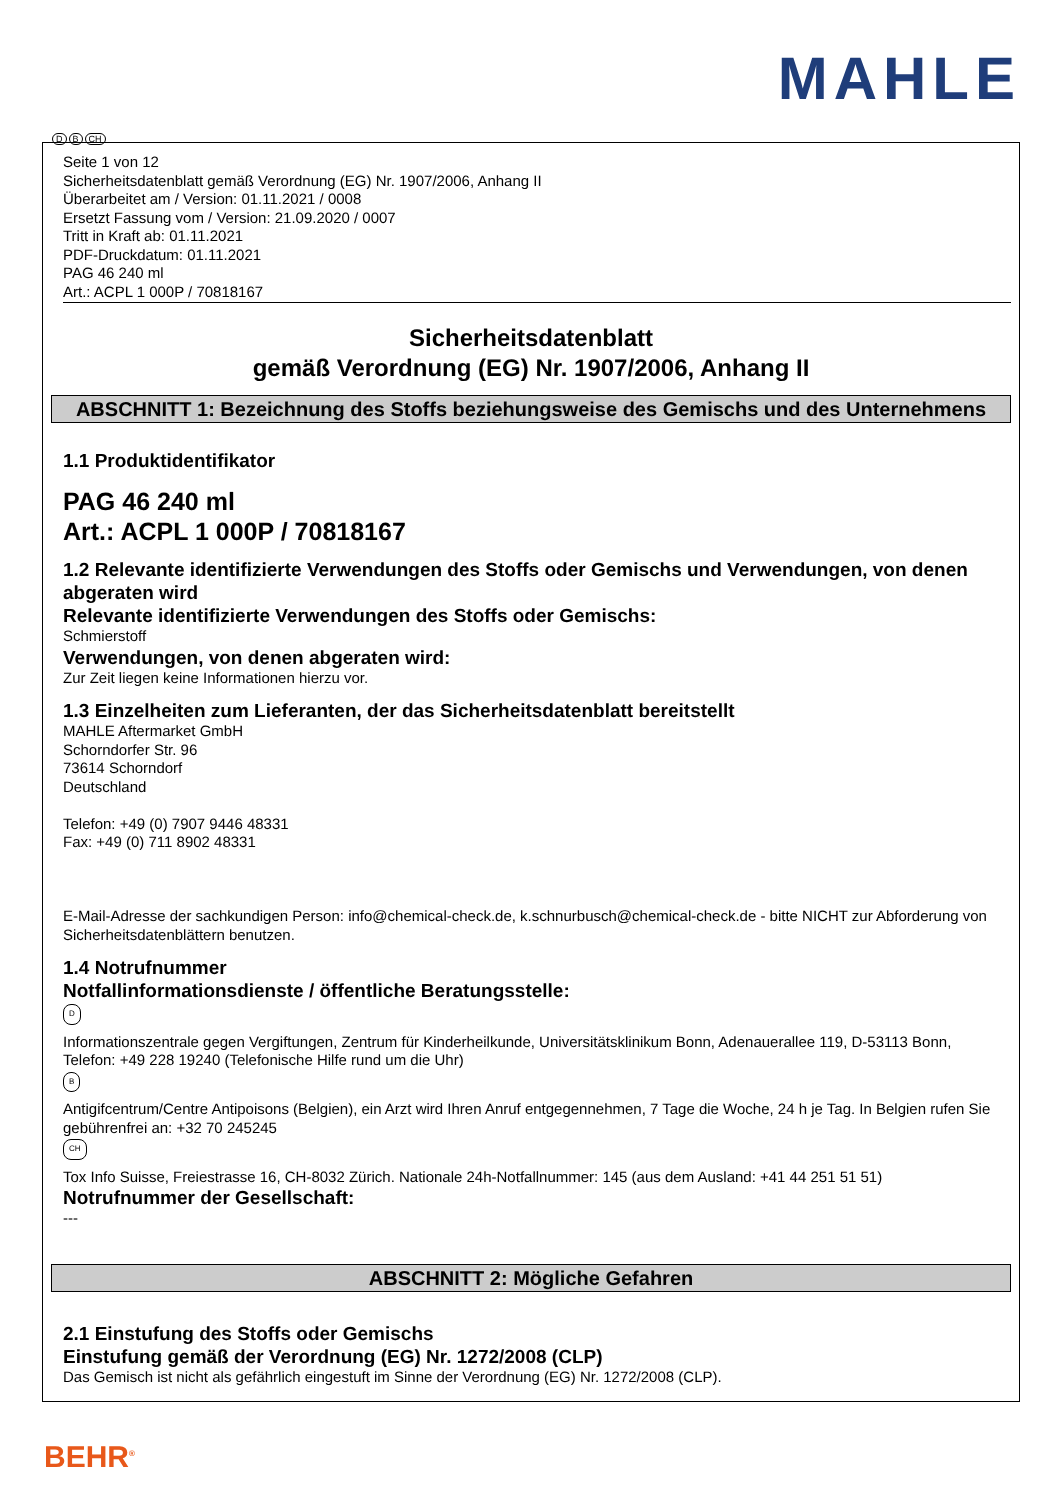MAHLE
D B CH
Seite 1 von 12
Sicherheitsdatenblatt gemäß Verordnung (EG) Nr. 1907/2006, Anhang II
Überarbeitet am / Version: 01.11.2021 / 0008
Ersetzt Fassung vom / Version: 21.09.2020 / 0007
Tritt in Kraft ab: 01.11.2021
PDF-Druckdatum: 01.11.2021
PAG 46 240 ml
Art.: ACPL 1 000P / 70818167
Sicherheitsdatenblatt
gemäß Verordnung (EG) Nr. 1907/2006, Anhang II
ABSCHNITT 1: Bezeichnung des Stoffs beziehungsweise des Gemischs und des Unternehmens
1.1 Produktidentifikator
PAG 46 240 ml
Art.: ACPL 1 000P / 70818167
1.2 Relevante identifizierte Verwendungen des Stoffs oder Gemischs und Verwendungen, von denen abgeraten wird
Relevante identifizierte Verwendungen des Stoffs oder Gemischs:
Schmierstoff
Verwendungen, von denen abgeraten wird:
Zur Zeit liegen keine Informationen hierzu vor.
1.3 Einzelheiten zum Lieferanten, der das Sicherheitsdatenblatt bereitstellt
MAHLE Aftermarket GmbH
Schorndorfer Str. 96
73614 Schorndorf
Deutschland
Telefon: +49 (0) 7907 9446 48331
Fax: +49 (0) 711 8902 48331
E-Mail-Adresse der sachkundigen Person: info@chemical-check.de, k.schnurbusch@chemical-check.de - bitte NICHT zur Abforderung von Sicherheitsdatenblättern benutzen.
1.4 Notrufnummer
Notfallinformationsdienste / öffentliche Beratungsstelle:
D
Informationszentrale gegen Vergiftungen, Zentrum für Kinderheilkunde, Universitätsklinikum Bonn, Adenauerallee 119, D-53113 Bonn, Telefon: +49 228 19240 (Telefonische Hilfe rund um die Uhr)
B
Antigifcentrum/Centre Antipoisons (Belgien), ein Arzt wird Ihren Anruf entgegennehmen, 7 Tage die Woche, 24 h je Tag. In Belgien rufen Sie gebührenfrei an: +32 70 245245
CH
Tox Info Suisse, Freiestrasse 16, CH-8032 Zürich. Nationale 24h-Notfallnummer: 145 (aus dem Ausland: +41 44 251 51 51)
Notrufnummer der Gesellschaft:
---
ABSCHNITT 2: Mögliche Gefahren
2.1 Einstufung des Stoffs oder Gemischs
Einstufung gemäß der Verordnung (EG) Nr. 1272/2008 (CLP)
Das Gemisch ist nicht als gefährlich eingestuft im Sinne der Verordnung (EG) Nr. 1272/2008 (CLP).
BEHR<sup>®</sup>